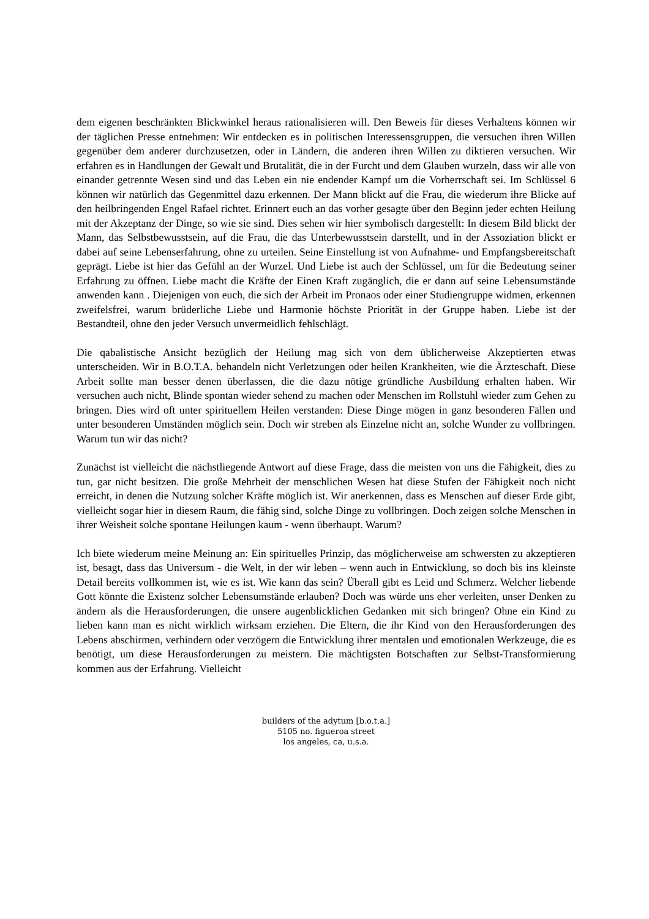dem eigenen beschränkten Blickwinkel heraus rationalisieren will. Den Beweis für dieses Verhaltens können wir der täglichen Presse entnehmen: Wir entdecken es in politischen Interessensgruppen, die versuchen ihren Willen gegenüber dem anderer durchzusetzen, oder in Ländern, die anderen ihren Willen zu diktieren versuchen. Wir erfahren es in Handlungen der Gewalt und Brutalität, die in der Furcht und dem Glauben wurzeln, dass wir alle von einander getrennte Wesen sind und das Leben ein nie endender Kampf um die Vorherrschaft sei. Im Schlüssel 6 können wir natürlich das Gegenmittel dazu erkennen. Der Mann blickt auf die Frau, die wiederum ihre Blicke auf den heilbringenden Engel Rafael richtet. Erinnert euch an das vorher gesagte über den Beginn jeder echten Heilung mit der Akzeptanz der Dinge, so wie sie sind. Dies sehen wir hier symbolisch dargestellt: In diesem Bild blickt der Mann, das Selbstbewusstsein, auf die Frau, die das Unterbewusstsein darstellt, und in der Assoziation blickt er dabei auf seine Lebenserfahrung, ohne zu urteilen. Seine Einstellung ist von Aufnahme- und Empfangsbereitschaft geprägt. Liebe ist hier das Gefühl an der Wurzel. Und Liebe ist auch der Schlüssel, um für die Bedeutung seiner Erfahrung zu öffnen. Liebe macht die Kräfte der Einen Kraft zugänglich, die er dann auf seine Lebensumstände anwenden kann . Diejenigen von euch, die sich der Arbeit im Pronaos oder einer Studiengruppe widmen, erkennen zweifelsfrei, warum brüderliche Liebe und Harmonie höchste Priorität in der Gruppe haben. Liebe ist der Bestandteil, ohne den jeder Versuch unvermeidlich fehlschlägt.
Die qabalistische Ansicht bezüglich der Heilung mag sich von dem üblicherweise Akzeptierten etwas unterscheiden. Wir in B.O.T.A. behandeln nicht Verletzungen oder heilen Krankheiten, wie die Ärzteschaft. Diese Arbeit sollte man besser denen überlassen, die die dazu nötige gründliche Ausbildung erhalten haben. Wir versuchen auch nicht, Blinde spontan wieder sehend zu machen oder Menschen im Rollstuhl wieder zum Gehen zu bringen. Dies wird oft unter spirituellem Heilen verstanden: Diese Dinge mögen in ganz besonderen Fällen und unter besonderen Umständen möglich sein. Doch wir streben als Einzelne nicht an, solche Wunder zu vollbringen. Warum tun wir das nicht?
Zunächst ist vielleicht die nächstliegende Antwort auf diese Frage, dass die meisten von uns die Fähigkeit, dies zu tun, gar nicht besitzen. Die große Mehrheit der menschlichen Wesen hat diese Stufen der Fähigkeit noch nicht erreicht, in denen die Nutzung solcher Kräfte möglich ist. Wir anerkennen, dass es Menschen auf dieser Erde gibt, vielleicht sogar hier in diesem Raum, die fähig sind, solche Dinge zu vollbringen. Doch zeigen solche Menschen in ihrer Weisheit solche spontane Heilungen kaum - wenn überhaupt. Warum?
Ich biete wiederum meine Meinung an: Ein spirituelles Prinzip, das möglicherweise am schwersten zu akzeptieren ist, besagt, dass das Universum - die Welt, in der wir leben – wenn auch in Entwicklung, so doch bis ins kleinste Detail bereits vollkommen ist, wie es ist. Wie kann das sein? Überall gibt es Leid und Schmerz. Welcher liebende Gott könnte die Existenz solcher Lebensumstände erlauben? Doch was würde uns eher verleiten, unser Denken zu ändern als die Herausforderungen, die unsere augenblicklichen Gedanken mit sich bringen? Ohne ein Kind zu lieben kann man es nicht wirklich wirksam erziehen. Die Eltern, die ihr Kind von den Herausforderungen des Lebens abschirmen, verhindern oder verzögern die Entwicklung ihrer mentalen und emotionalen Werkzeuge, die es benötigt, um diese Herausforderungen zu meistern. Die mächtigsten Botschaften zur Selbst-Transformierung kommen aus der Erfahrung. Vielleicht
builders of the adytum [b.o.t.a.]
5105 no. figueroa street
los angeles, ca, u.s.a.